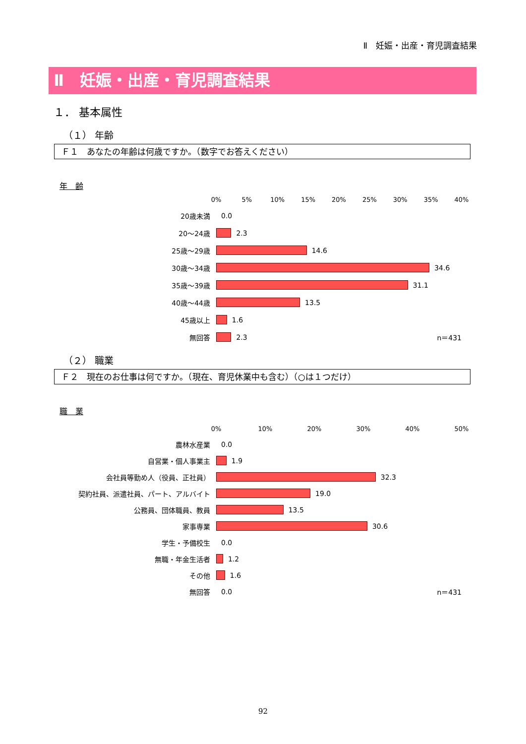Ⅱ　妊娠・出産・育児調査結果
Ⅱ　妊娠・出産・育児調査結果
１． 基本属性
（１） 年齢
Ｆ１　あなたの年齢は何歳ですか。（数字でお答えください）
年　齢
0% 5% 10% 15% 20% 25% 30% 35% 40%
20歳未満
0.0
20～24歳
2.3
25歳～29歳
14.6
30歳～34歳
34.6
35歳～39歳
31.1
40歳～44歳
13.5
45歳以上
1.6
無回答
2.3 n＝431
（２） 職業
Ｆ２　現在のお仕事は何ですか。（現在、育児休業中も含む）（○は１つだけ）
職　業
0% 10% 20% 30% 40% 50%
農林水産業
0.0
自営業・個人事業主
1.9
会社員等勤め人（役員、正社員）
32.3
契約社員、派遣社員、パート、アルバイト
19.0
公務員、団体職員、教員
13.5
家事専業
30.6
学生・予備校生
0.0
無職・年金生活者
1.2
その他
1.6
無回答
0.0 n＝431
92